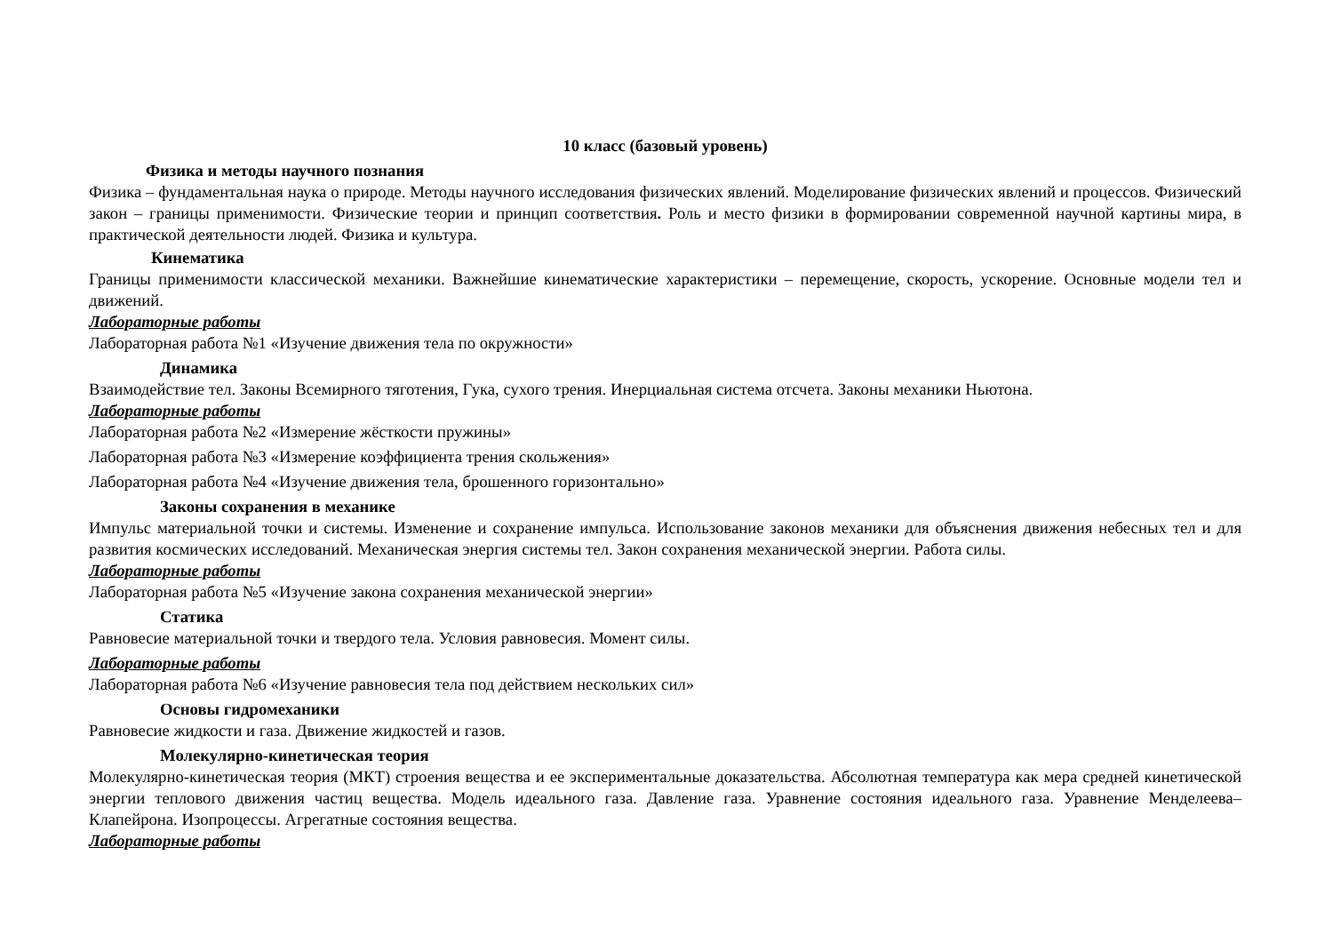10 класс (базовый уровень)
Физика и методы научного познания
Физика – фундаментальная наука о природе. Методы научного исследования физических явлений. Моделирование физических явлений и процессов. Физический закон – границы применимости. Физические теории и принцип соответствия. Роль и место физики в формировании современной научной картины мира, в практической деятельности людей. Физика и культура.
Кинематика
Границы применимости классической механики. Важнейшие кинематические характеристики – перемещение, скорость, ускорение. Основные модели тел и движений.
Лабораторные работы
Лабораторная работа №1 «Изучение движения тела по окружности»
Динамика
Взаимодействие тел. Законы Всемирного тяготения, Гука, сухого трения. Инерциальная система отсчета. Законы механики Ньютона.
Лабораторные работы
Лабораторная работа №2 «Измерение жёсткости пружины»
Лабораторная работа №3 «Измерение коэффициента трения скольжения»
Лабораторная работа №4 «Изучение движения тела, брошенного горизонтально»
Законы сохранения в механике
Импульс материальной точки и системы. Изменение и сохранение импульса. Использование законов механики для объяснения движения небесных тел и для развития космических исследований. Механическая энергия системы тел. Закон сохранения механической энергии. Работа силы.
Лабораторные работы
Лабораторная работа №5 «Изучение закона сохранения механической энергии»
Статика
Равновесие материальной точки и твердого тела. Условия равновесия. Момент силы.
Лабораторные работы
Лабораторная работа №6 «Изучение равновесия тела под действием нескольких сил»
Основы гидромеханики
Равновесие жидкости и газа. Движение жидкостей и газов.
Молекулярно-кинетическая теория
Молекулярно-кинетическая теория (МКТ) строения вещества и ее экспериментальные доказательства. Абсолютная температура как мера средней кинетической энергии теплового движения частиц вещества. Модель идеального газа. Давление газа. Уравнение состояния идеального газа. Уравнение Менделеева–Клапейрона. Изопроцессы. Агрегатные состояния вещества.
Лабораторные работы